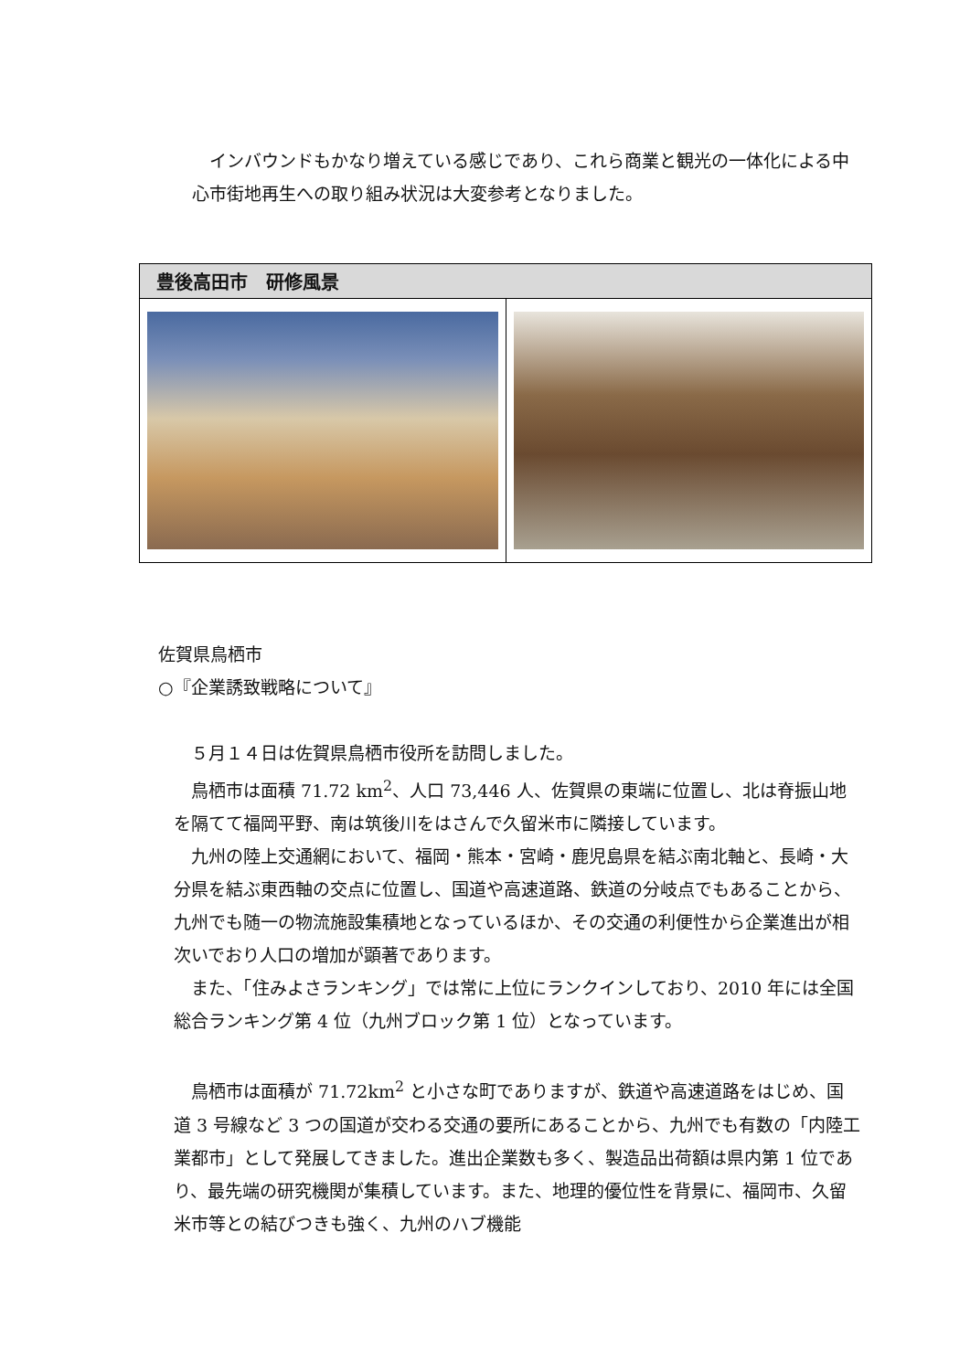インバウンドもかなり増えている感じであり、これら商業と観光の一体化による中心市街地再生への取り組み状況は大変参考となりました。
| 豊後高田市 研修風景 | |
| --- | --- |
佐賀県鳥栖市
○『企業誘致戦略について』
　５月１４日は佐賀県鳥栖市役所を訪問しました。
　鳥栖市は面積 71.72 km<sup>2</sup>、人口 73,446 人、佐賀県の東端に位置し、北は脊振山地を隔てて福岡平野、南は筑後川をはさんで久留米市に隣接しています。
　九州の陸上交通網において、福岡・熊本・宮崎・鹿児島県を結ぶ南北軸と、長崎・大分県を結ぶ東西軸の交点に位置し、国道や高速道路、鉄道の分岐点でもあることから、九州でも随一の物流施設集積地となっているほか、その交通の利便性から企業進出が相次いでおり人口の増加が顕著であります。
　また、「住みよさランキング」では常に上位にランクインしており、2010 年には全国総合ランキング第 4 位（九州ブロック第 1 位）となっています。
　鳥栖市は面積が 71.72km<sup>2</sup> と小さな町でありますが、鉄道や高速道路をはじめ、国道 3 号線など 3 つの国道が交わる交通の要所にあることから、九州でも有数の「内陸工業都市」として発展してきました。進出企業数も多く、製造品出荷額は県内第 1 位であり、最先端の研究機関が集積しています。また、地理的優位性を背景に、福岡市、久留米市等との結びつきも強く、九州のハブ機能